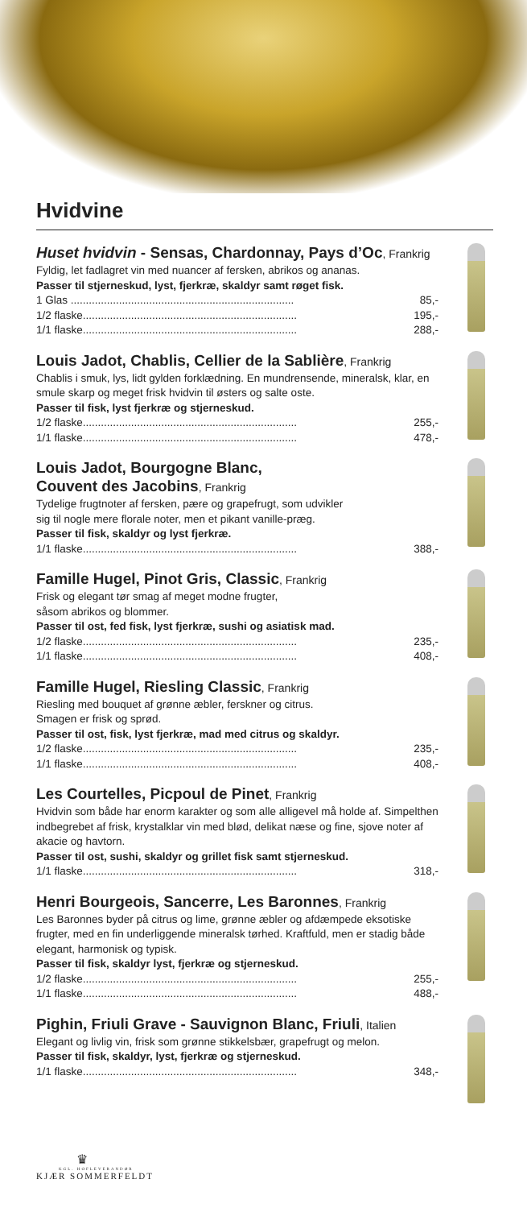Hvidvine
Huset hvidvin - Sensas, Chardonnay, Pays d’Oc, Frankrig
Fyldig, let fadlagret vin med nuancer af fersken, abrikos og ananas.
Passer til stjerneskud, lyst, fjerkræ, skaldyr samt røget fisk.
1 Glas .......................................................................... 85,-
1/2 flaske....................................................................... 195,-
1/1 flaske....................................................................... 288,-
Louis Jadot, Chablis, Cellier de la Sablière, Frankrig
Chablis i smuk, lys, lidt gylden forklædning. En mundrensende, mineralsk, klar, en smule skarp og meget frisk hvidvin til østers og salte oste.
Passer til fisk, lyst fjerkræ og stjerneskud.
1/2 flaske....................................................................... 255,-
1/1 flaske....................................................................... 478,-
Louis Jadot, Bourgogne Blanc,
Couvent des Jacobins, Frankrig
Tydelige frugtnoter af fersken, pære og grapefrugt, som udvikler
sig til nogle mere florale noter, men et pikant vanille-præg.
Passer til fisk, skaldyr og lyst fjerkræ.
1/1 flaske....................................................................... 388,-
Famille Hugel, Pinot Gris, Classic, Frankrig
Frisk og elegant tør smag af meget modne frugter,
såsom abrikos og blommer.
Passer til ost, fed fisk, lyst fjerkræ, sushi og asiatisk mad.
1/2 flaske....................................................................... 235,-
1/1 flaske....................................................................... 408,-
Famille Hugel, Riesling Classic, Frankrig
Riesling med bouquet af grønne æbler, ferskner og citrus.
Smagen er frisk og sprød.
Passer til ost, fisk, lyst fjerkræ, mad med citrus og skaldyr.
1/2 flaske....................................................................... 235,-
1/1 flaske....................................................................... 408,-
Les Courtelles, Picpoul de Pinet, Frankrig
Hvidvin som både har enorm karakter og som alle alligevel må holde af. Simpelthen indbegrebet af frisk, krystalklar vin med blød, delikat næse og fine, sjove noter af akacie og havtorn.
Passer til ost, sushi, skaldyr og grillet fisk samt stjerneskud.
1/1 flaske....................................................................... 318,-
Henri Bourgeois, Sancerre, Les Baronnes, Frankrig
Les Baronnes byder på citrus og lime, grønne æbler og afdæmpede eksotiske frugter, med en fin underliggende mineralsk tørhed. Kraftfuld, men er stadig både elegant, harmonisk og typisk.
Passer til fisk, skaldyr lyst, fjerkræ og stjerneskud.
1/2 flaske....................................................................... 255,-
1/1 flaske....................................................................... 488,-
Pighin, Friuli Grave - Sauvignon Blanc, Friuli, Italien
Elegant og livlig vin, frisk som grønne stikkelsbær, grapefrugt og melon.
Passer til fisk, skaldyr, lyst, fjerkræ og stjerneskud.
1/1 flaske....................................................................... 348,-
♛
KGL. HOFLEVERANDØR
KJÆR SOMMERFELDT